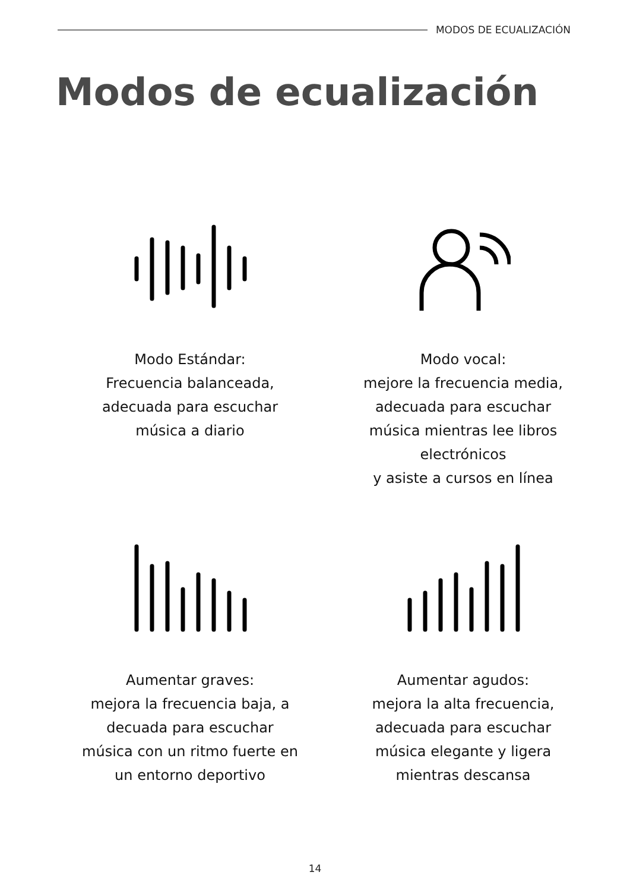MODOS DE ECUALIZACIÓN
Modos de ecualización
Modo Estándar:
Frecuencia balanceada,
adecuada para escuchar
música a diario
Modo vocal:
mejore la frecuencia media,
adecuada para escuchar
música mientras lee libros electrónicos
y asiste a cursos en línea
Aumentar graves:
mejora la frecuencia baja, a
decuada para escuchar
música con un ritmo fuerte en
un entorno deportivo
Aumentar agudos:
mejora la alta frecuencia,
adecuada para escuchar
música elegante y ligera
mientras descansa
14